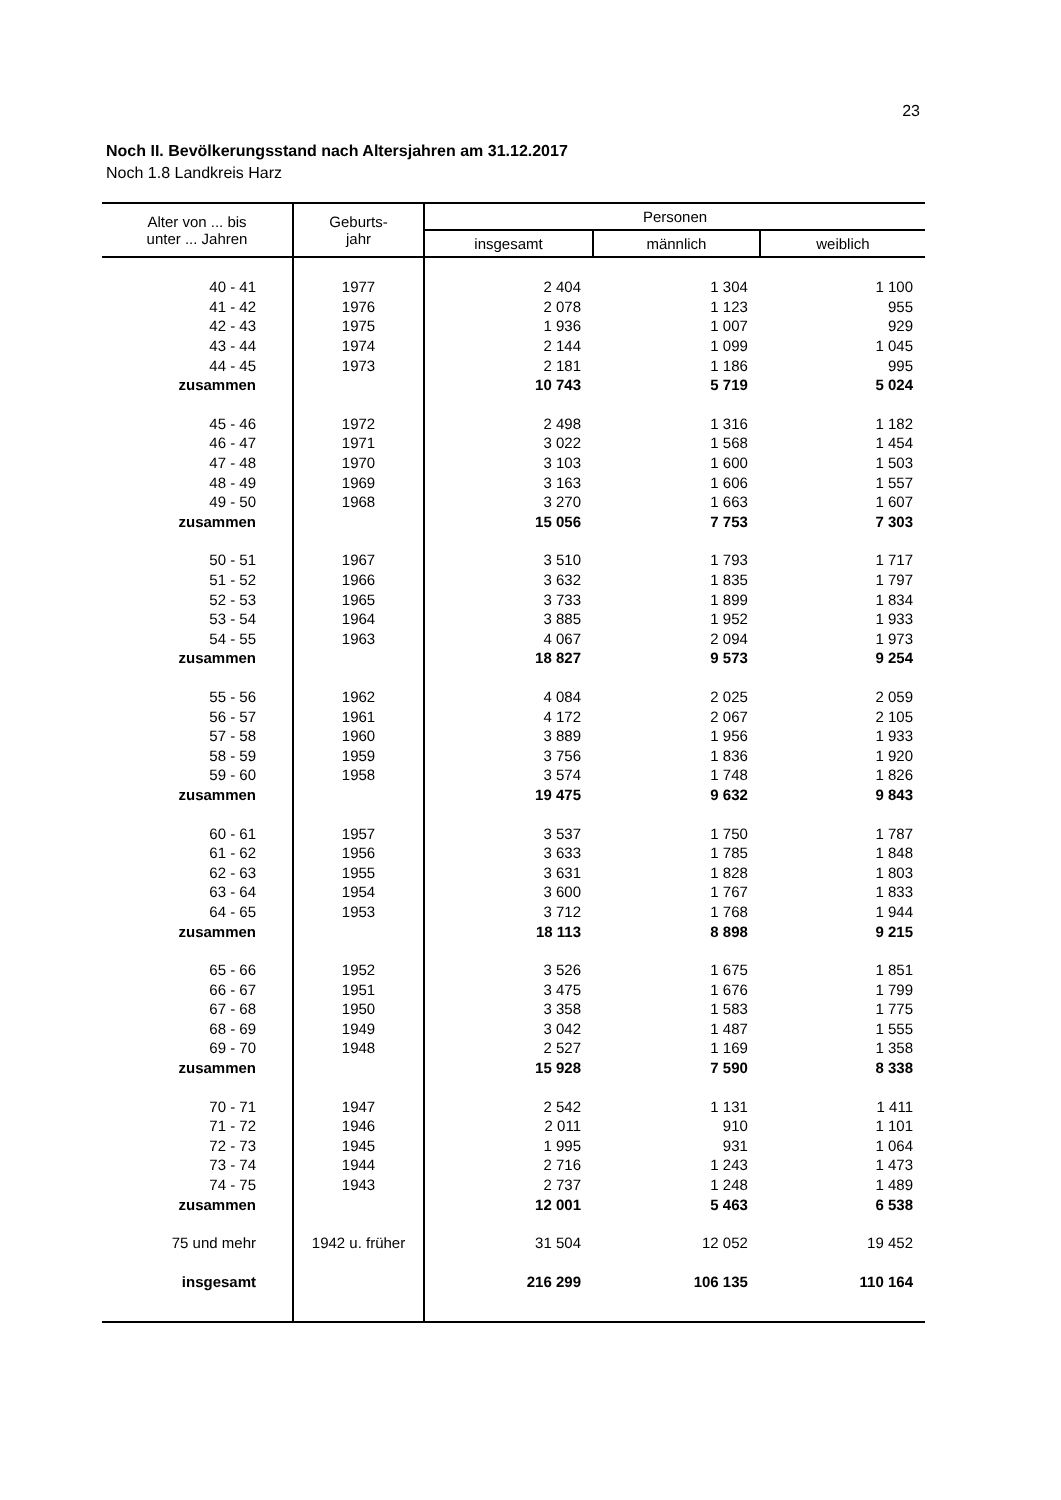23
Noch II. Bevölkerungsstand nach Altersjahren am 31.12.2017
Noch 1.8 Landkreis Harz
| Alter von ... bis unter ... Jahren | Geburts- jahr | Personen | | |
| --- | --- | --- | --- | --- |
| | | insgesamt | männlich | weiblich |
| 40 - 41 | 1977 | 2 404 | 1 304 | 1 100 |
| 41 - 42 | 1976 | 2 078 | 1 123 | 955 |
| 42 - 43 | 1975 | 1 936 | 1 007 | 929 |
| 43 - 44 | 1974 | 2 144 | 1 099 | 1 045 |
| 44 - 45 | 1973 | 2 181 | 1 186 | 995 |
| zusammen | | 10 743 | 5 719 | 5 024 |
| 45 - 46 | 1972 | 2 498 | 1 316 | 1 182 |
| 46 - 47 | 1971 | 3 022 | 1 568 | 1 454 |
| 47 - 48 | 1970 | 3 103 | 1 600 | 1 503 |
| 48 - 49 | 1969 | 3 163 | 1 606 | 1 557 |
| 49 - 50 | 1968 | 3 270 | 1 663 | 1 607 |
| zusammen | | 15 056 | 7 753 | 7 303 |
| 50 - 51 | 1967 | 3 510 | 1 793 | 1 717 |
| 51 - 52 | 1966 | 3 632 | 1 835 | 1 797 |
| 52 - 53 | 1965 | 3 733 | 1 899 | 1 834 |
| 53 - 54 | 1964 | 3 885 | 1 952 | 1 933 |
| 54 - 55 | 1963 | 4 067 | 2 094 | 1 973 |
| zusammen | | 18 827 | 9 573 | 9 254 |
| 55 - 56 | 1962 | 4 084 | 2 025 | 2 059 |
| 56 - 57 | 1961 | 4 172 | 2 067 | 2 105 |
| 57 - 58 | 1960 | 3 889 | 1 956 | 1 933 |
| 58 - 59 | 1959 | 3 756 | 1 836 | 1 920 |
| 59 - 60 | 1958 | 3 574 | 1 748 | 1 826 |
| zusammen | | 19 475 | 9 632 | 9 843 |
| 60 - 61 | 1957 | 3 537 | 1 750 | 1 787 |
| 61 - 62 | 1956 | 3 633 | 1 785 | 1 848 |
| 62 - 63 | 1955 | 3 631 | 1 828 | 1 803 |
| 63 - 64 | 1954 | 3 600 | 1 767 | 1 833 |
| 64 - 65 | 1953 | 3 712 | 1 768 | 1 944 |
| zusammen | | 18 113 | 8 898 | 9 215 |
| 65 - 66 | 1952 | 3 526 | 1 675 | 1 851 |
| 66 - 67 | 1951 | 3 475 | 1 676 | 1 799 |
| 67 - 68 | 1950 | 3 358 | 1 583 | 1 775 |
| 68 - 69 | 1949 | 3 042 | 1 487 | 1 555 |
| 69 - 70 | 1948 | 2 527 | 1 169 | 1 358 |
| zusammen | | 15 928 | 7 590 | 8 338 |
| 70 - 71 | 1947 | 2 542 | 1 131 | 1 411 |
| 71 - 72 | 1946 | 2 011 | 910 | 1 101 |
| 72 - 73 | 1945 | 1 995 | 931 | 1 064 |
| 73 - 74 | 1944 | 2 716 | 1 243 | 1 473 |
| 74 - 75 | 1943 | 2 737 | 1 248 | 1 489 |
| zusammen | | 12 001 | 5 463 | 6 538 |
| 75 und mehr | 1942 u. früher | 31 504 | 12 052 | 19 452 |
| insgesamt | | 216 299 | 106 135 | 110 164 |